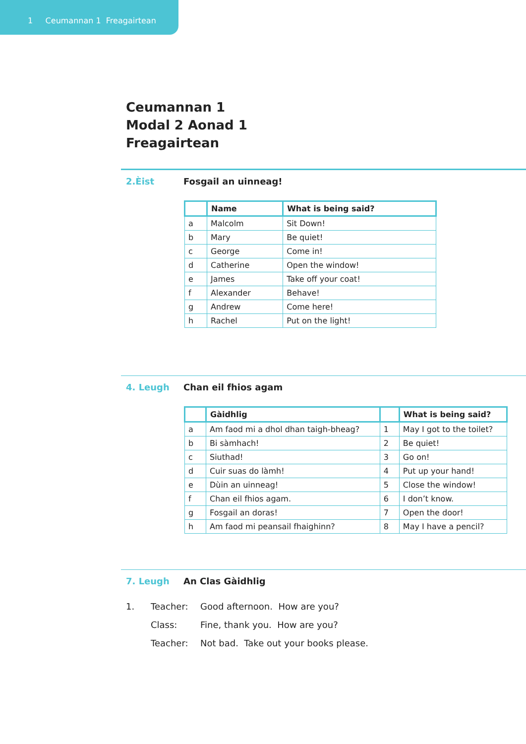1 Ceumannan 1 Freagairtean
Ceumannan 1
Modal 2 Aonad 1
Freagairtean
2.Èist Fosgail an uinneag!
| | Name | What is being said? |
| --- | --- | --- |
| a | Malcolm | Sit Down! |
| b | Mary | Be quiet! |
| c | George | Come in! |
| d | Catherine | Open the window! |
| e | James | Take off your coat! |
| f | Alexander | Behave! |
| g | Andrew | Come here! |
| h | Rachel | Put on the light! |
4. Leugh Chan eil fhios agam
| | Gàidhlig | | What is being said? |
| --- | --- | --- | --- |
| a | Am faod mi a dhol dhan taigh-bheag? | 1 | May I got to the toilet? |
| b | Bi sàmhach! | 2 | Be quiet! |
| c | Siuthad! | 3 | Go on! |
| d | Cuir suas do làmh! | 4 | Put up your hand! |
| e | Dùin an uinneag! | 5 | Close the window! |
| f | Chan eil fhios agam. | 6 | I don’t know. |
| g | Fosgail an doras! | 7 | Open the door! |
| h | Am faod mi peansail fhaighinn? | 8 | May I have a pencil? |
7. Leugh An Clas Gàidhlig
1. Teacher: Good afternoon. How are you?
Class: Fine, thank you. How are you?
Teacher: Not bad. Take out your books please.